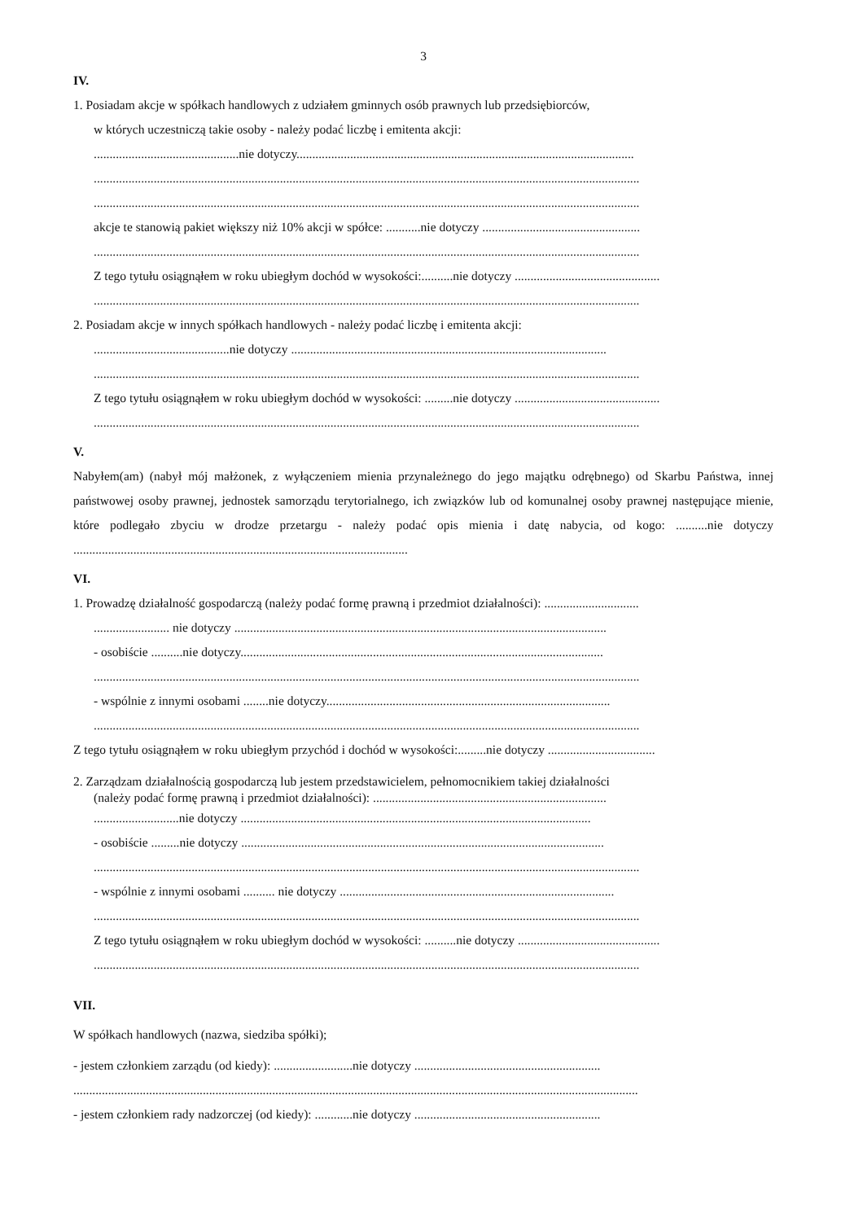3
IV.
1. Posiadam akcje w spółkach handlowych z udziałem gminnych osób prawnych lub przedsiębiorców,
w których uczestniczą takie osoby - należy podać liczbę i emitenta akcji:
..............................................nie dotyczy...........................................................................................................
.............................................................................................................................................................................
.............................................................................................................................................................................
akcje te stanowią pakiet większy niż 10% akcji w spółce: ...........nie dotyczy ..................................................
.............................................................................................................................................................................
Z tego tytułu osiągnąłem w roku ubiegłym dochód w wysokości:..........nie dotyczy ..............................................
.............................................................................................................................................................................
2. Posiadam akcje w innych spółkach handlowych - należy podać liczbę i emitenta akcji:
...........................................nie dotyczy ....................................................................................................
.............................................................................................................................................................................
Z tego tytułu osiągnąłem w roku ubiegłym dochód w wysokości: .........nie dotyczy ..............................................
.............................................................................................................................................................................
V.
Nabyłem(am) (nabył mój małżonek, z wyłączeniem mienia przynależnego do jego majątku odrębnego) od Skarbu Państwa, innej państwowej osoby prawnej, jednostek samorządu terytorialnego, ich związków lub od komunalnej osoby prawnej następujące mienie, które podlegało zbyciu w drodze przetargu - należy podać opis mienia i datę nabycia, od kogo: ..........nie dotyczy ..........................................................................................................
VI.
1. Prowadzę działalność gospodarczą (należy podać formę prawną i przedmiot działalności): ..............................
........................ nie dotyczy ......................................................................................................................
- osobiście ..........nie dotyczy...................................................................................................................
.............................................................................................................................................................................
- wspólnie z innymi osobami ........nie dotyczy..........................................................................................
.............................................................................................................................................................................
Z tego tytułu osiągnąłem w roku ubiegłym przychód i dochód w wysokości:.........nie dotyczy ..................................
2. Zarządzam działalnością gospodarczą lub jestem przedstawicielem, pełnomocnikiem takiej działalności
(należy podać formę prawną i przedmiot działalności): ..........................................................................
...........................nie dotyczy ...............................................................................................................
- osobiście .........nie dotyczy ...................................................................................................................
.............................................................................................................................................................................
- wspólnie z innymi osobami .......... nie dotyczy .......................................................................................
.............................................................................................................................................................................
Z tego tytułu osiągnąłem w roku ubiegłym dochód w wysokości: ..........nie dotyczy .............................................
.............................................................................................................................................................................
VII.
W spółkach handlowych (nazwa, siedziba spółki);
- jestem członkiem zarządu (od kiedy): .........................nie dotyczy ...........................................................
...................................................................................................................................................................................
- jestem członkiem rady nadzorczej (od kiedy): ............nie dotyczy ...........................................................